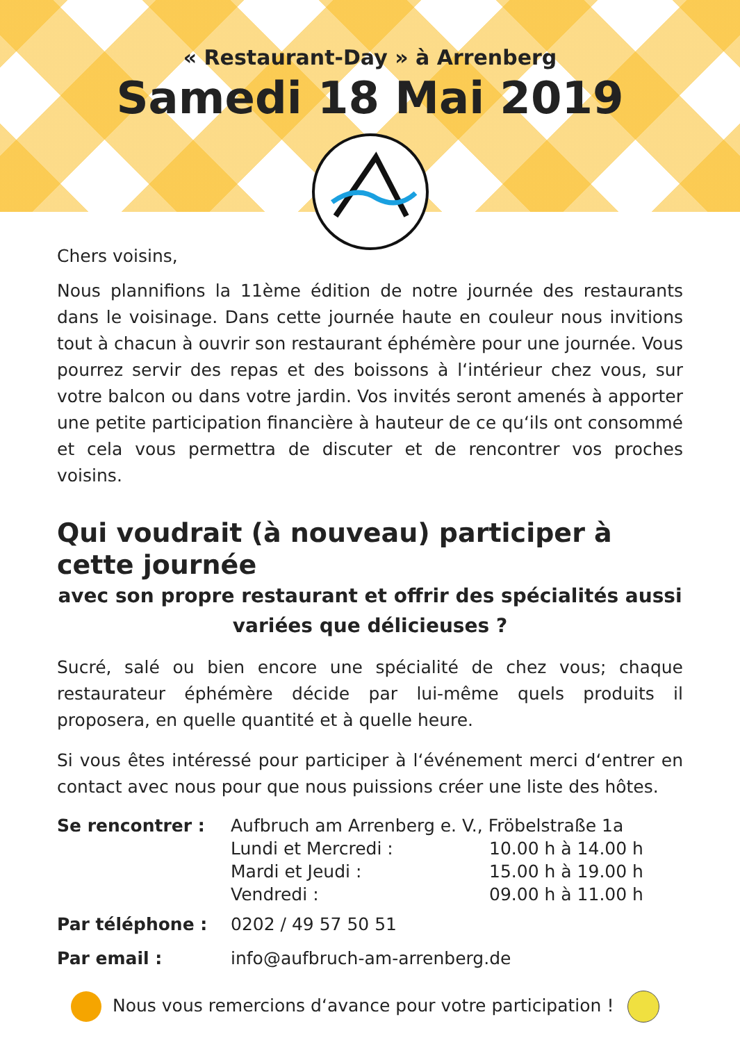« Restaurant-Day » à Arrenberg
Samedi 18 Mai 2019
Chers voisins,
Nous plannifions la 11ème édition de notre journée des restaurants dans le voisinage. Dans cette journée haute en couleur nous invitions tout à chacun à ouvrir son restaurant éphémère pour une journée. Vous pourrez servir des repas et des boissons à l‘intérieur chez vous, sur votre balcon ou dans votre jardin. Vos invités seront amenés à apporter une petite participation financière à hauteur de ce qu‘ils ont consommé et cela vous permettra de discuter et de rencontrer vos proches voisins.
Qui voudrait (à nouveau) participer à cette journée
avec son propre restaurant et offrir des spécialités aussi variées que délicieuses ?
Sucré, salé ou bien encore une spécialité de chez vous; chaque restaurateur éphémère décide par lui-même quels produits il proposera, en quelle quantité et à quelle heure.
Si vous êtes intéressé pour participer à l‘événement merci d‘entrer en contact avec nous pour que nous puissions créer une liste des hôtes.
| Se rencontrer : | Aufbruch am Arrenberg e. V., Fröbelstraße 1a | |
| | Lundi et Mercredi : | 10.00 h à 14.00 h |
| | Mardi et Jeudi : | 15.00 h à 19.00 h |
| | Vendredi : | 09.00 h à 11.00 h |
| Par téléphone : | 0202 / 49 57 50 51 | |
| Par email : | info@aufbruch-am-arrenberg.de | |
Nous vous remercions d‘avance pour votre participation !